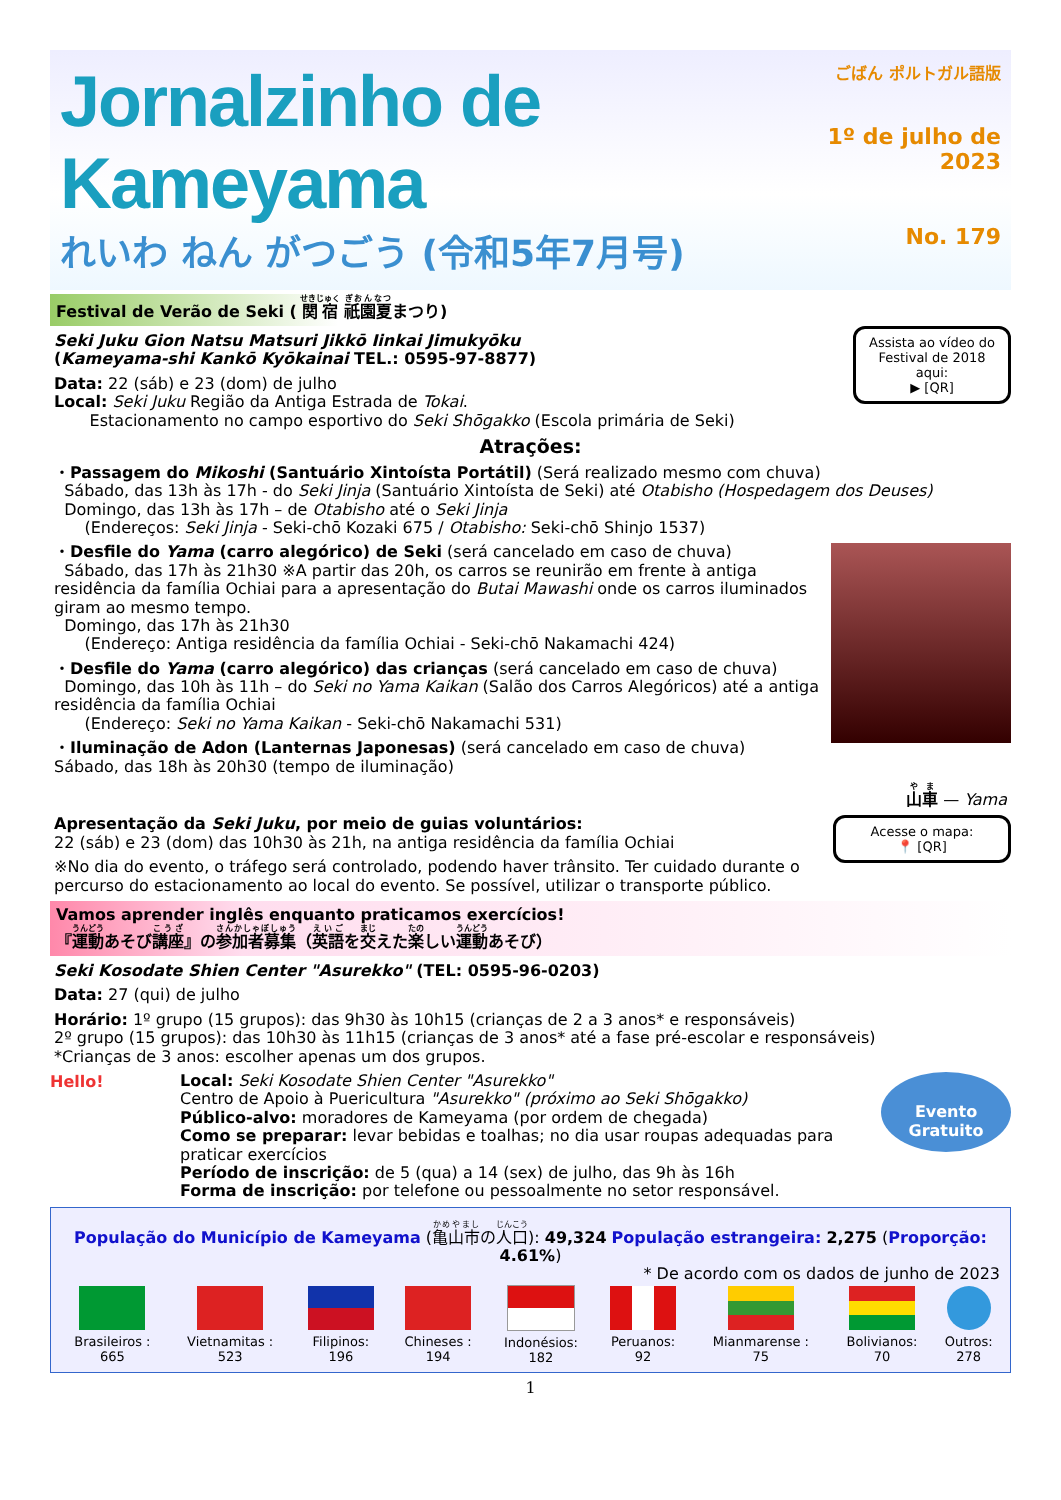Jornalzinho de Kameyama
れいわ ねん がつごう (令和5年7月号)
ごばん ポルトガル語版
1º de julho de 2023
No. 179
Festival de Verão de Seki ( 関宿 祇園夏まつり)
Assista ao vídeo do Festival de 2018 aqui:
▶ [QR]
Seki Juku Gion Natsu Matsuri Jikkō Iinkai Jimukyōku
(Kameyama-shi Kankō Kyōkainai TEL.: 0595-97-8877)
Data: 22 (sáb) e 23 (dom) de julho
Local: Seki Juku Região da Antiga Estrada de Tokai.
Estacionamento no campo esportivo do Seki Shōgakko (Escola primária de Seki)
Atrações:
・Passagem do Mikoshi (Santuário Xintoísta Portátil) (Será realizado mesmo com chuva)
Sábado, das 13h às 17h - do Seki Jinja (Santuário Xintoísta de Seki) até Otabisho (Hospedagem dos Deuses)
Domingo, das 13h às 17h – de Otabisho até o Seki Jinja
(Endereços: Seki Jinja - Seki-chō Kozaki 675 / Otabisho: Seki-chō Shinjo 1537)
・Desfile do Yama (carro alegórico) de Seki (será cancelado em caso de chuva)
Sábado, das 17h às 21h30 ※A partir das 20h, os carros se reunirão em frente à antiga residência da família Ochiai para a apresentação do Butai Mawashi onde os carros iluminados giram ao mesmo tempo.
Domingo, das 17h às 21h30
(Endereço: Antiga residência da família Ochiai - Seki-chō Nakamachi 424)
・Desfile do Yama (carro alegórico) das crianças (será cancelado em caso de chuva)
Domingo, das 10h às 11h – do Seki no Yama Kaikan (Salão dos Carros Alegóricos) até a antiga residência da família Ochiai
(Endereço: Seki no Yama Kaikan - Seki-chō Nakamachi 531)
・Iluminação de Adon (Lanternas Japonesas) (será cancelado em caso de chuva)
Sábado, das 18h às 20h30 (tempo de iluminação)
山車 — Yama
Acesse o mapa:
📍 [QR]
Apresentação da Seki Juku, por meio de guias voluntários:
22 (sáb) e 23 (dom) das 10h30 às 21h, na antiga residência da família Ochiai
※No dia do evento, o tráfego será controlado, podendo haver trânsito. Ter cuidado durante o percurso do estacionamento ao local do evento. Se possível, utilizar o transporte público.
Vamos aprender inglês enquanto praticamos exercícios!
『運動あそび講座』の参加者募集（英語を交えた楽しい運動あそび）
Seki Kosodate Shien Center "Asurekko" (TEL: 0595-96-0203)
Data: 27 (qui) de julho
Horário: 1º grupo (15 grupos): das 9h30 às 10h15 (crianças de 2 a 3 anos* e responsáveis)
2º grupo (15 grupos): das 10h30 às 11h15 (crianças de 3 anos* até a fase pré-escolar e responsáveis)
*Crianças de 3 anos: escolher apenas um dos grupos.
Hello!
Evento Gratuito
Local: Seki Kosodate Shien Center "Asurekko"
Centro de Apoio à Puericultura "Asurekko" (próximo ao Seki Shōgakko)
Público-alvo: moradores de Kameyama (por ordem de chegada)
Como se preparar: levar bebidas e toalhas; no dia usar roupas adequadas para praticar exercícios
Período de inscrição: de 5 (qua) a 14 (sex) de julho, das 9h às 16h
Forma de inscrição: por telefone ou pessoalmente no setor responsável.
População do Município de Kameyama (亀山市の人口): 49,324 População estrangeira: 2,275 (Proporção: 4.61%)
* De acordo com os dados de junho de 2023
| Brasileiros : 665 | Vietnamitas : 523 | Filipinos: 196 | Chineses : 194 | Indonésios: 182 | Peruanos: 92 | Mianmarense : 75 | Bolivianos: 70 | Outros: 278 |
1